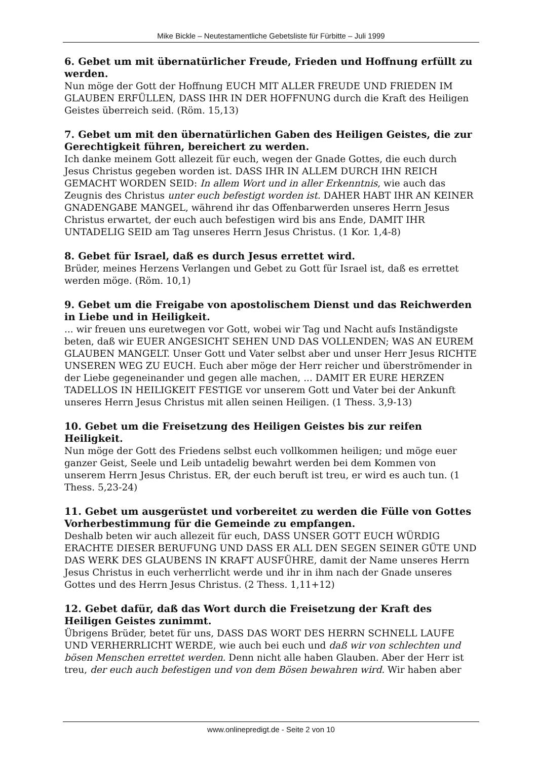Mike Bickle – Neutestamentliche Gebetsliste für Fürbitte – Juli 1999
6. Gebet um mit übernatürlicher Freude, Frieden und Hoffnung erfüllt zu werden.
Nun möge der Gott der Hoffnung EUCH MIT ALLER FREUDE UND FRIEDEN IM GLAUBEN ERFÜLLEN, DASS IHR IN DER HOFFNUNG durch die Kraft des Heiligen Geistes überreich seid. (Röm. 15,13)
7. Gebet um mit den übernatürlichen Gaben des Heiligen Geistes, die zur Gerechtigkeit führen, bereichert zu werden.
Ich danke meinem Gott allezeit für euch, wegen der Gnade Gottes, die euch durch Jesus Christus gegeben worden ist. DASS IHR IN ALLEM DURCH IHN REICH GEMACHT WORDEN SEID: In allem Wort und in aller Erkenntnis, wie auch das Zeugnis des Christus unter euch befestigt worden ist. DAHER HABT IHR AN KEINER GNADENGABE MANGEL, während ihr das Offenbarwerden unseres Herrn Jesus Christus erwartet, der euch auch befestigen wird bis ans Ende, DAMIT IHR UNTADELIG SEID am Tag unseres Herrn Jesus Christus. (1 Kor. 1,4-8)
8. Gebet für Israel, daß es durch Jesus errettet wird.
Brüder, meines Herzens Verlangen und Gebet zu Gott für Israel ist, daß es errettet werden möge. (Röm. 10,1)
9. Gebet um die Freigabe von apostolischem Dienst und das Reichwerden in Liebe und in Heiligkeit.
... wir freuen uns euretwegen vor Gott, wobei wir Tag und Nacht aufs Inständigste beten, daß wir EUER ANGESICHT SEHEN UND DAS VOLLENDEN; WAS AN EUREM GLAUBEN MANGELT. Unser Gott und Vater selbst aber und unser Herr Jesus RICHTE UNSEREN WEG ZU EUCH. Euch aber möge der Herr reicher und überströmender in der Liebe gegeneinander und gegen alle machen, ... DAMIT ER EURE HERZEN TADELLOS IN HEILIGKEIT FESTIGE vor unserem Gott und Vater bei der Ankunft unseres Herrn Jesus Christus mit allen seinen Heiligen. (1 Thess. 3,9-13)
10. Gebet um die Freisetzung des Heiligen Geistes bis zur reifen Heiligkeit.
Nun möge der Gott des Friedens selbst euch vollkommen heiligen; und möge euer ganzer Geist, Seele und Leib untadelig bewahrt werden bei dem Kommen von unserem Herrn Jesus Christus. ER, der euch beruft ist treu, er wird es auch tun. (1 Thess. 5,23-24)
11. Gebet um ausgerüstet und vorbereitet zu werden die Fülle von Gottes Vorherbestimmung für die Gemeinde zu empfangen.
Deshalb beten wir auch allezeit für euch, DASS UNSER GOTT EUCH WÜRDIG ERACHTE DIESER BERUFUNG UND DASS ER ALL DEN SEGEN SEINER GÜTE UND DAS WERK DES GLAUBENS IN KRAFT AUSFÜHRE, damit der Name unseres Herrn Jesus Christus in euch verherrlicht werde und ihr in ihm nach der Gnade unseres Gottes und des Herrn Jesus Christus. (2 Thess. 1,11+12)
12. Gebet dafür, daß das Wort durch die Freisetzung der Kraft des Heiligen Geistes zunimmt.
Übrigens Brüder, betet für uns, DASS DAS WORT DES HERRN SCHNELL LAUFE UND VERHERRLICHT WERDE, wie auch bei euch und daß wir von schlechten und bösen Menschen errettet werden. Denn nicht alle haben Glauben. Aber der Herr ist treu, der euch auch befestigen und von dem Bösen bewahren wird. Wir haben aber
www.onlinepredigt.de - Seite 2 von 10